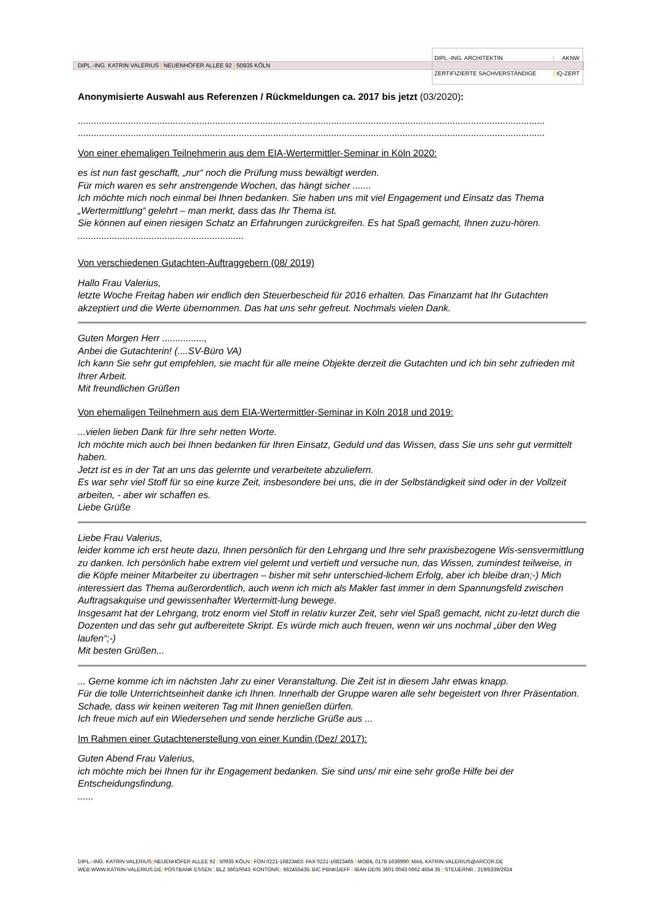DIPL.-ING. KATRIN VALERIUS | NEUENHÖFER ALLEE 92 | 50935 KÖLN
DIPL.-ING. ARCHITEKTIN | AKNW
ZERTIFIZIERTE SACHVERSTÄNDIGE | IQ-ZERT
Anonymisierte Auswahl aus Referenzen / Rückmeldungen ca. 2017 bis jetzt (03/2020):
.................................................................................................................................................................................
.................................................................................................................................................................................
Von einer ehemaligen Teilnehmerin aus dem EIA-Wertermittler-Seminar in Köln 2020:
es ist nun fast geschafft, „nur“ noch die Prüfung muss bewältigt werden.
Für mich waren es sehr anstrengende Wochen, das hängt sicher .......
Ich möchte mich noch einmal bei Ihnen bedanken. Sie haben uns mit viel Engagement und Einsatz das Thema „Wertermittlung“ gelehrt – man merkt, dass das Ihr Thema ist.
Sie können auf einen riesigen Schatz an Erfahrungen zurückgreifen. Es hat Spaß gemacht, Ihnen zuzu-hören.
...............................................................
Von verschiedenen Gutachten-Auftraggebern (08/ 2019)
Hallo Frau Valerius,
letzte Woche Freitag haben wir endlich den Steuerbescheid für 2016 erhalten. Das Finanzamt hat Ihr Gutachten akzeptiert und die Werte übernommen. Das hat uns sehr gefreut. Nochmals vielen Dank.
Guten Morgen Herr ................,
Anbei die Gutachterin! (....SV-Büro VA)
Ich kann Sie sehr gut empfehlen, sie macht für alle meine Objekte derzeit die Gutachten und ich bin sehr zufrieden mit Ihrer Arbeit.
Mit freundlichen Grüßen
Von ehemaligen Teilnehmern aus dem EIA-Wertermittler-Seminar in Köln 2018 und 2019:
...vielen lieben Dank für Ihre sehr netten Worte.
Ich möchte mich auch bei Ihnen bedanken für Ihren Einsatz, Geduld und das Wissen, dass Sie uns sehr gut vermittelt haben.
Jetzt ist es in der Tat an uns das gelernte und verarbeitete abzuliefern.
Es war sehr viel Stoff für so eine kurze Zeit, insbesondere bei uns, die in der Selbständigkeit sind oder in der Vollzeit arbeiten, - aber wir schaffen es.
Liebe Grüße
Liebe Frau Valerius,
leider komme ich erst heute dazu, Ihnen persönlich für den Lehrgang und Ihre sehr praxisbezogene Wis-sensvermittlung zu danken. Ich persönlich habe extrem viel gelernt und vertieft und versuche nun, das Wissen, zumindest teilweise, in die Köpfe meiner Mitarbeiter zu übertragen – bisher mit sehr unterschied-lichem Erfolg, aber ich bleibe dran;-) Mich interessiert das Thema außerordentlich, auch wenn ich mich als Makler fast immer in dem Spannungsfeld zwischen Auftragsakquise und gewissenhafter Wertermitt-lung bewege.
Insgesamt hat der Lehrgang, trotz enorm viel Stoff in relativ kurzer Zeit, sehr viel Spaß gemacht, nicht zu-letzt durch die Dozenten und das sehr gut aufbereitete Skript. Es würde mich auch freuen, wenn wir uns nochmal „über den Weg laufen“;-)
Mit besten Grüßen...
... Gerne komme ich im nächsten Jahr zu einer Veranstaltung. Die Zeit ist in diesem Jahr etwas knapp.
Für die tolle Unterrichtseinheit danke ich Ihnen. Innerhalb der Gruppe waren alle sehr begeistert von Ihrer Präsentation. Schade, dass wir keinen weiteren Tag mit Ihnen genießen dürfen.
Ich freue mich auf ein Wiedersehen und sende herzliche Grüße aus ...
Im Rahmen einer Gutachtenerstellung von einer Kundin (Dez/ 2017):
Guten Abend Frau Valerius,
ich möchte mich bei Ihnen für ihr Engagement bedanken. Sie sind uns/ mir eine sehr große Hilfe bei der Entscheidungsfindung.
......
DIPL.–ING. KATRIN VALERIUS| NEUENHÖFER ALLEE 92 | 50935 KÖLN | FON 0221-16823463| FAX 0221-16823465 | MOBIL 0178-1636990| MAIL KATRIN.VALERIUS@ARCOR.DE
WEB WWW.KATRIN-VALERIUS.DE| POSTBANK ESSEN | BLZ 36010043| KONTONR.: 662455435| BIC PBNKDEFF | IBAN DE05 3601 0043 0662 4554 35 | STEUERNR.: 219/5339/2924